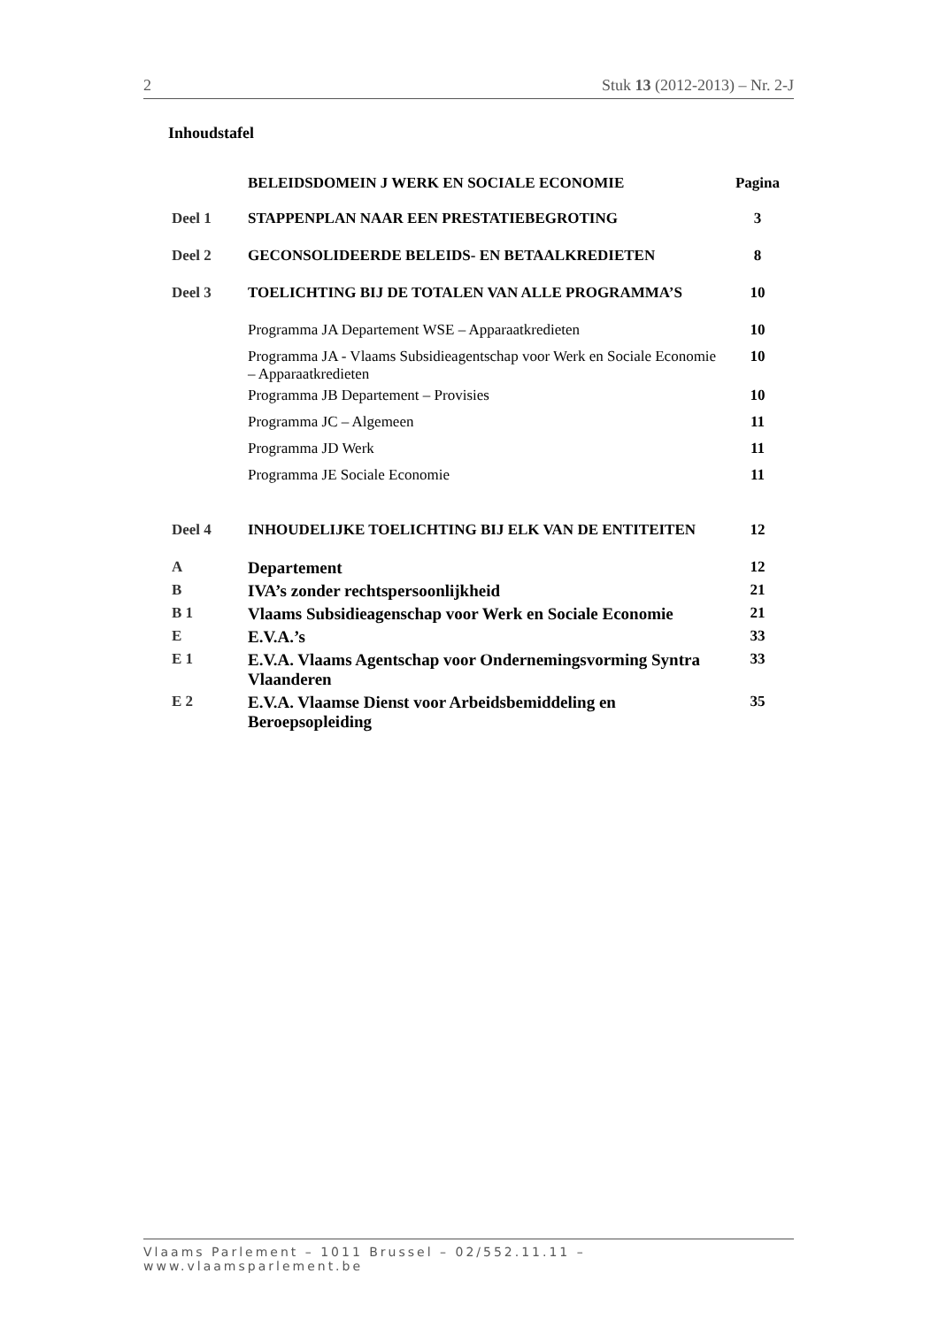2 Stuk 13 (2012-2013) – Nr. 2-J
Inhoudstafel
| | BELEIDSDOMEIN J WERK EN SOCIALE ECONOMIE | Pagina |
| Deel 1 | STAPPENPLAN NAAR EEN PRESTATIEBEGROTING | 3 |
| Deel 2 | GECONSOLIDEERDE BELEIDS- EN BETAALKREDIETEN | 8 |
| Deel 3 | TOELICHTING BIJ DE TOTALEN VAN ALLE PROGRAMMA’S | 10 |
| | Programma JA Departement WSE – Apparaatkredieten | 10 |
| | Programma JA - Vlaams Subsidieagentschap voor Werk en Sociale Economie – Apparaatkredieten | 10 |
| | Programma JB Departement – Provisies | 10 |
| | Programma JC – Algemeen | 11 |
| | Programma JD Werk | 11 |
| | Programma JE Sociale Economie | 11 |
| Deel 4 | INHOUDELIJKE TOELICHTING BIJ ELK VAN DE ENTITEITEN | 12 |
| A | Departement | 12 |
| B | IVA’s zonder rechtspersoonlijkheid | 21 |
| B 1 | Vlaams Subsidieagenschap voor Werk en Sociale Economie | 21 |
| E | E.V.A.’s | 33 |
| E 1 | E.V.A. Vlaams Agentschap voor Ondernemingsvorming Syntra Vlaanderen | 33 |
| E 2 | E.V.A. Vlaamse Dienst voor Arbeidsbemiddeling en Beroepsopleiding | 35 |
Vlaams Parlement – 1011 Brussel – 02/552.11.11 – www.vlaamsparlement.be